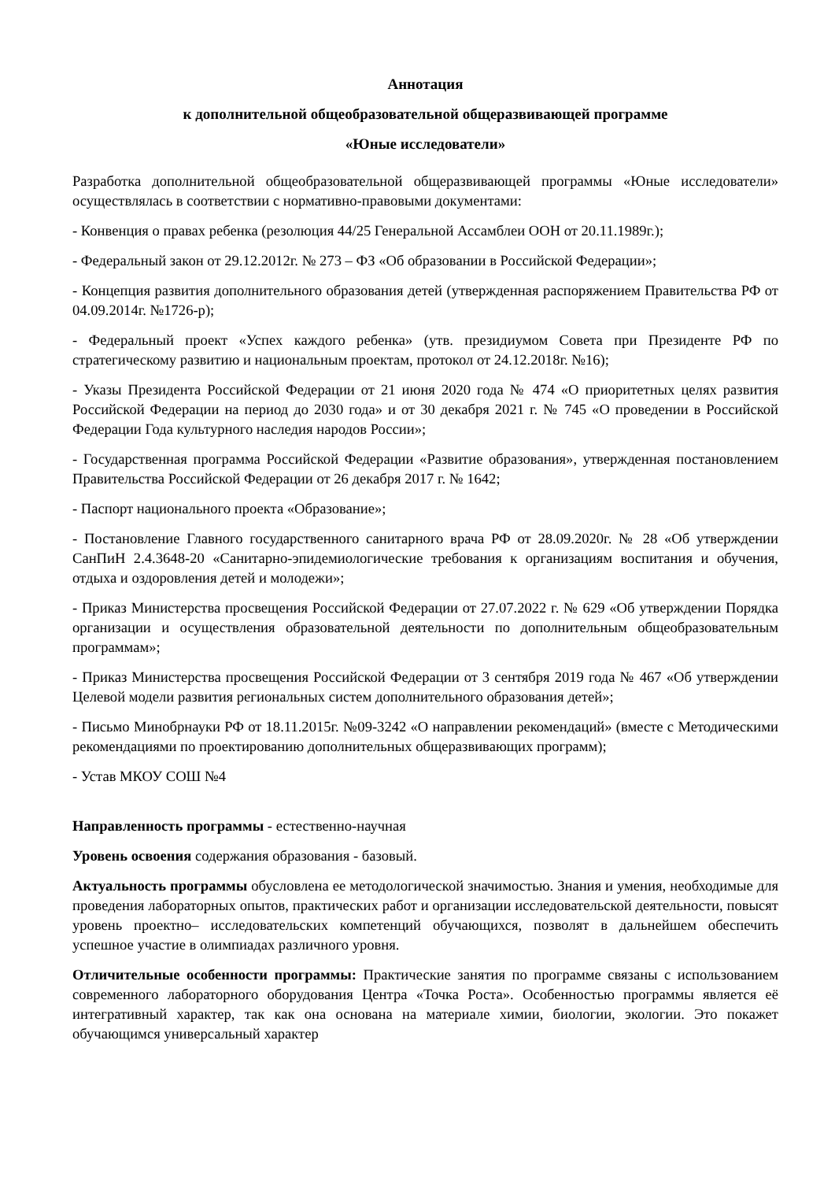Аннотация
к дополнительной общеобразовательной общеразвивающей программе
«Юные исследователи»
Разработка дополнительной общеобразовательной общеразвивающей программы «Юные исследователи» осуществлялась в соответствии с нормативно-правовыми документами:
- Конвенция о правах ребенка (резолюция 44/25 Генеральной Ассамблеи ООН от 20.11.1989г.);
- Федеральный закон от 29.12.2012г. № 273 – ФЗ «Об образовании в Российской Федерации»;
- Концепция развития дополнительного образования детей (утвержденная распоряжением Правительства РФ от 04.09.2014г. №1726-р);
- Федеральный проект «Успех каждого ребенка» (утв. президиумом Совета при Президенте РФ по стратегическому развитию и национальным проектам, протокол от 24.12.2018г. №16);
- Указы Президента Российской Федерации от 21 июня 2020 года № 474 «О приоритетных целях развития Российской Федерации на период до 2030 года» и от 30 декабря 2021 г. № 745 «О проведении в Российской Федерации Года культурного наследия народов России»;
- Государственная программа Российской Федерации «Развитие образования», утвержденная постановлением Правительства Российской Федерации от 26 декабря 2017 г. № 1642;
- Паспорт национального проекта «Образование»;
- Постановление Главного государственного санитарного врача РФ от 28.09.2020г. № 28 «Об утверждении СанПиН 2.4.3648-20 «Санитарно-эпидемиологические требования к организациям воспитания и обучения, отдыха и оздоровления детей и молодежи»;
- Приказ Министерства просвещения Российской Федерации от 27.07.2022 г. № 629 «Об утверждении Порядка организации и осуществления образовательной деятельности по дополнительным общеобразовательным программам»;
- Приказ Министерства просвещения Российской Федерации от 3 сентября 2019 года № 467 «Об утверждении Целевой модели развития региональных систем дополнительного образования детей»;
- Письмо Минобрнауки РФ от 18.11.2015г. №09-3242 «О направлении рекомендаций» (вместе с Методическими рекомендациями по проектированию дополнительных общеразвивающих программ);
- Устав МКОУ СОШ №4
Направленность программы - естественно-научная
Уровень освоения содержания образования - базовый.
Актуальность программы обусловлена ее методологической значимостью. Знания и умения, необходимые для проведения лабораторных опытов, практических работ и организации исследовательской деятельности, повысят уровень проектно– исследовательских компетенций обучающихся, позволят в дальнейшем обеспечить успешное участие в олимпиадах различного уровня.
Отличительные особенности программы: Практические занятия по программе связаны с использованием современного лабораторного оборудования Центра «Точка Роста». Особенностью программы является её интегративный характер, так как она основана на материале химии, биологии, экологии. Это покажет обучающимся универсальный характер